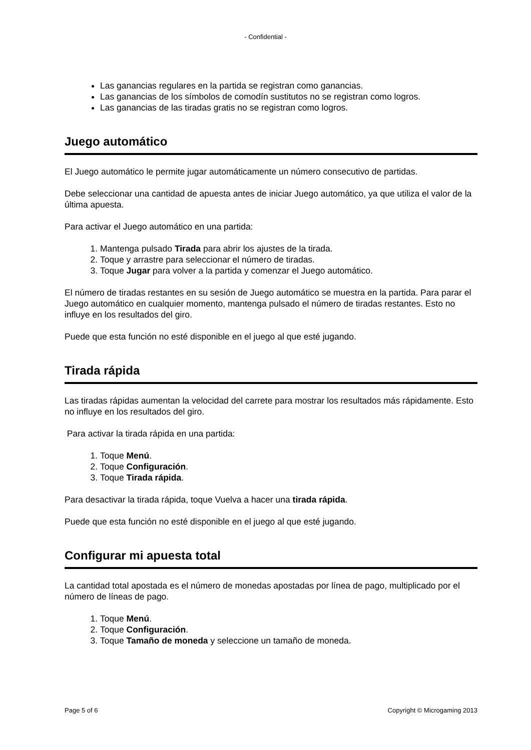- Confidential -
Las ganancias regulares en la partida se registran como ganancias.
Las ganancias de los símbolos de comodín sustitutos no se registran como logros.
Las ganancias de las tiradas gratis no se registran como logros.
Juego automático
El Juego automático le permite jugar automáticamente un número consecutivo de partidas.
Debe seleccionar una cantidad de apuesta antes de iniciar Juego automático, ya que utiliza el valor de la última apuesta.
Para activar el Juego automático en una partida:
1. Mantenga pulsado Tirada para abrir los ajustes de la tirada.
2. Toque y arrastre para seleccionar el número de tiradas.
3. Toque Jugar para volver a la partida y comenzar el Juego automático.
El número de tiradas restantes en su sesión de Juego automático se muestra en la partida. Para parar el Juego automático en cualquier momento, mantenga pulsado el número de tiradas restantes. Esto no influye en los resultados del giro.
Puede que esta función no esté disponible en el juego al que esté jugando.
Tirada rápida
Las tiradas rápidas aumentan la velocidad del carrete para mostrar los resultados más rápidamente. Esto no influye en los resultados del giro.
Para activar la tirada rápida en una partida:
1. Toque Menú.
2. Toque Configuración.
3. Toque Tirada rápida.
Para desactivar la tirada rápida, toque Vuelva a hacer una tirada rápida.
Puede que esta función no esté disponible en el juego al que esté jugando.
Configurar mi apuesta total
La cantidad total apostada es el número de monedas apostadas por línea de pago, multiplicado por el número de líneas de pago.
1. Toque Menú.
2. Toque Configuración.
3. Toque Tamaño de moneda y seleccione un tamaño de moneda.
Page 5 of 6 Copyright © Microgaming 2013